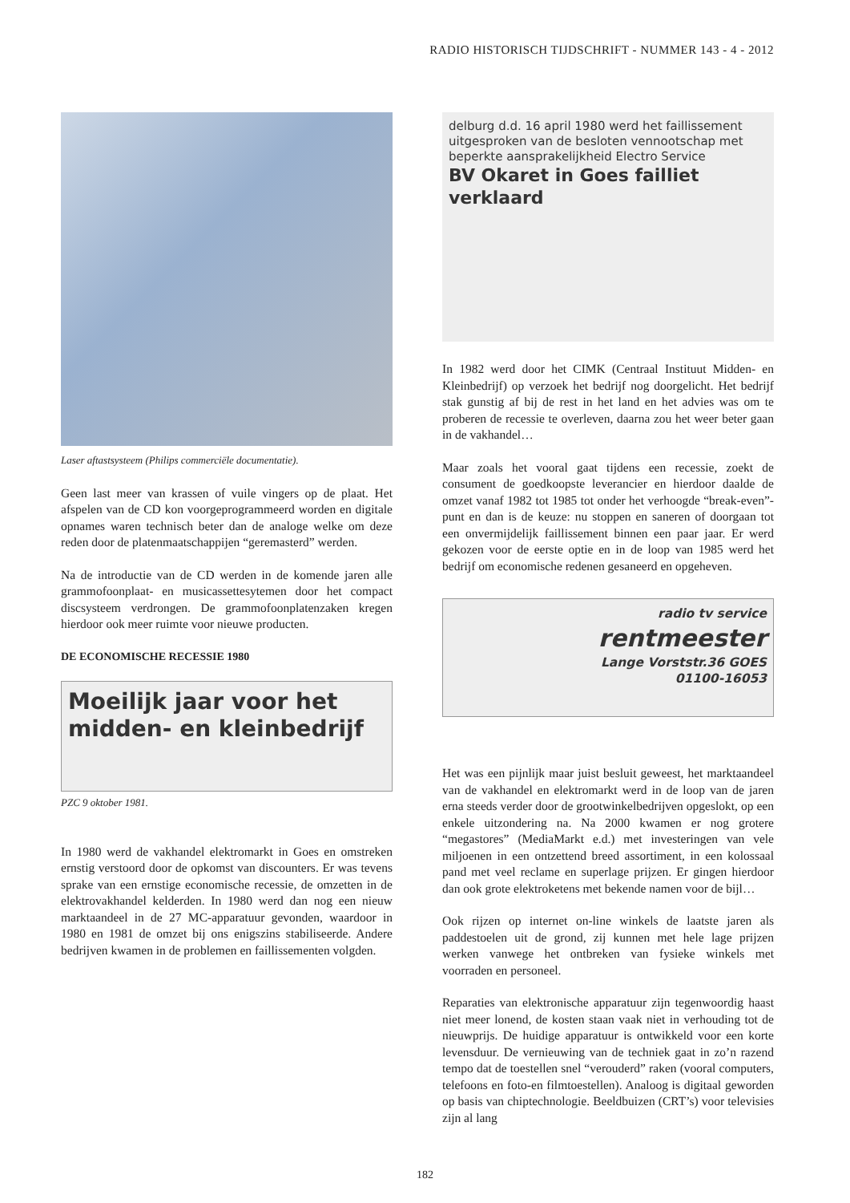RADIO HISTORISCH TIJDSCHRIFT - NUMMER 143 - 4 - 2012
Laser aftastsysteem (Philips commerciële documentatie).
Geen last meer van krassen of vuile vingers op de plaat. Het afspelen van de CD kon voorgeprogrammeerd worden en digitale opnames waren technisch beter dan de analoge welke om deze reden door de platenmaatschappijen “geremasterd” werden.
Na de introductie van de CD werden in de komende jaren alle grammofoonplaat- en musicassettesytemen door het compact discsysteem verdrongen. De grammofoonplatenzaken kregen hierdoor ook meer ruimte voor nieuwe producten.
DE ECONOMISCHE RECESSIE 1980
Moeilijk jaar voor het midden- en kleinbedrijf
PZC 9 oktober 1981.
In 1980 werd de vakhandel elektromarkt in Goes en omstreken ernstig verstoord door de opkomst van discounters. Er was tevens sprake van een ernstige economische recessie, de omzetten in de elektrovakhandel kelderden. In 1980 werd dan nog een nieuw marktaandeel in de 27 MC-apparatuur gevonden, waardoor in 1980 en 1981 de omzet bij ons enigszins stabiliseerde. Andere bedrijven kwamen in de problemen en faillissementen volgden.
delburg d.d. 16 april 1980 werd het faillissement uitgesproken van de besloten vennootschap met beperkte aansprakelijkheid Electro Service
BV Okaret in Goes failliet verklaard
In 1982 werd door het CIMK (Centraal Instituut Midden- en Kleinbedrijf) op verzoek het bedrijf nog doorgelicht. Het bedrijf stak gunstig af bij de rest in het land en het advies was om te proberen de recessie te overleven, daarna zou het weer beter gaan in de vakhandel…
Maar zoals het vooral gaat tijdens een recessie, zoekt de consument de goedkoopste leverancier en hierdoor daalde de omzet vanaf 1982 tot 1985 tot onder het verhoogde “break-even”-punt en dan is de keuze: nu stoppen en saneren of doorgaan tot een onvermijdelijk faillissement binnen een paar jaar. Er werd gekozen voor de eerste optie en in de loop van 1985 werd het bedrijf om economische redenen gesaneerd en opgeheven.
radio tv service
rentmeester
Lange Vorststr.36 GOES
01100-16053
Het was een pijnlijk maar juist besluit geweest, het marktaandeel van de vakhandel en elektromarkt werd in de loop van de jaren erna steeds verder door de grootwinkelbedrijven opgeslokt, op een enkele uitzondering na. Na 2000 kwamen er nog grotere “megastores” (MediaMarkt e.d.) met investeringen van vele miljoenen in een ontzettend breed assortiment, in een kolossaal pand met veel reclame en superlage prijzen. Er gingen hierdoor dan ook grote elektroketens met bekende namen voor de bijl…
Ook rijzen op internet on-line winkels de laatste jaren als paddestoelen uit de grond, zij kunnen met hele lage prijzen werken vanwege het ontbreken van fysieke winkels met voorraden en personeel.
Reparaties van elektronische apparatuur zijn tegenwoordig haast niet meer lonend, de kosten staan vaak niet in verhouding tot de nieuwprijs. De huidige apparatuur is ontwikkeld voor een korte levensduur. De vernieuwing van de techniek gaat in zo’n razend tempo dat de toestellen snel “verouderd” raken (vooral computers, telefoons en foto-en filmtoestellen). Analoog is digitaal geworden op basis van chiptechnologie. Beeldbuizen (CRT’s) voor televisies zijn al lang
182